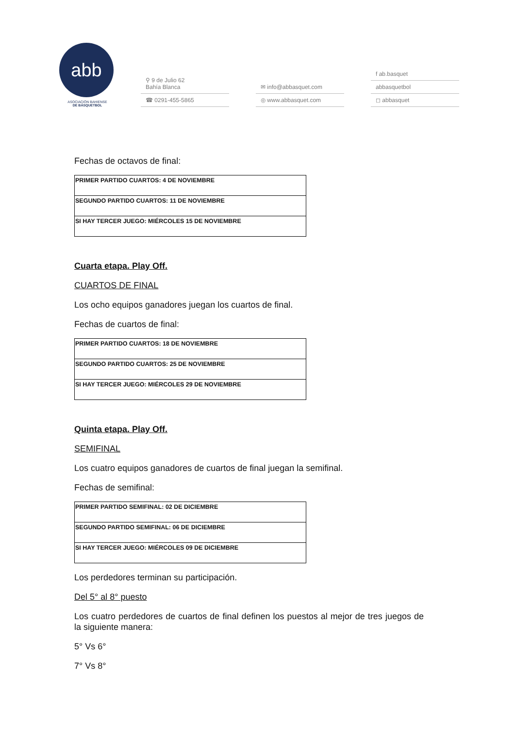abb
ASOCIACIÓN BAHIENSE
DE BÁSQUETBOL
⚲ 9 de Julio 62
Bahía Blanca
☎ 0291-455-5865
✉ info@abbasquet.com
◎ www.abbasquet.com
f ab.basquet
abbasquetbol
◻ abbasquet
Fechas de octavos de final:
| PRIMER PARTIDO CUARTOS: 4 DE NOVIEMBRE |
| SEGUNDO PARTIDO CUARTOS: 11 DE NOVIEMBRE |
| SI HAY TERCER JUEGO: MIÉRCOLES 15 DE NOVIEMBRE |
Cuarta etapa. Play Off.
CUARTOS DE FINAL
Los ocho equipos ganadores juegan los cuartos de final.
Fechas de cuartos de final:
| PRIMER PARTIDO CUARTOS: 18 DE NOVIEMBRE |
| SEGUNDO PARTIDO CUARTOS: 25 DE NOVIEMBRE |
| SI HAY TERCER JUEGO: MIÉRCOLES 29 DE NOVIEMBRE |
Quinta etapa. Play Off.
SEMIFINAL
Los cuatro equipos ganadores de cuartos de final juegan la semifinal.
Fechas de semifinal:
| PRIMER PARTIDO SEMIFINAL: 02 DE DICIEMBRE |
| SEGUNDO PARTIDO SEMIFINAL: 06 DE DICIEMBRE |
| SI HAY TERCER JUEGO: MIÉRCOLES 09 DE DICIEMBRE |
Los perdedores terminan su participación.
Del 5° al 8° puesto
Los cuatro perdedores de cuartos de final definen los puestos al mejor de tres juegos de la siguiente manera:
5° Vs 6°
7° Vs 8°